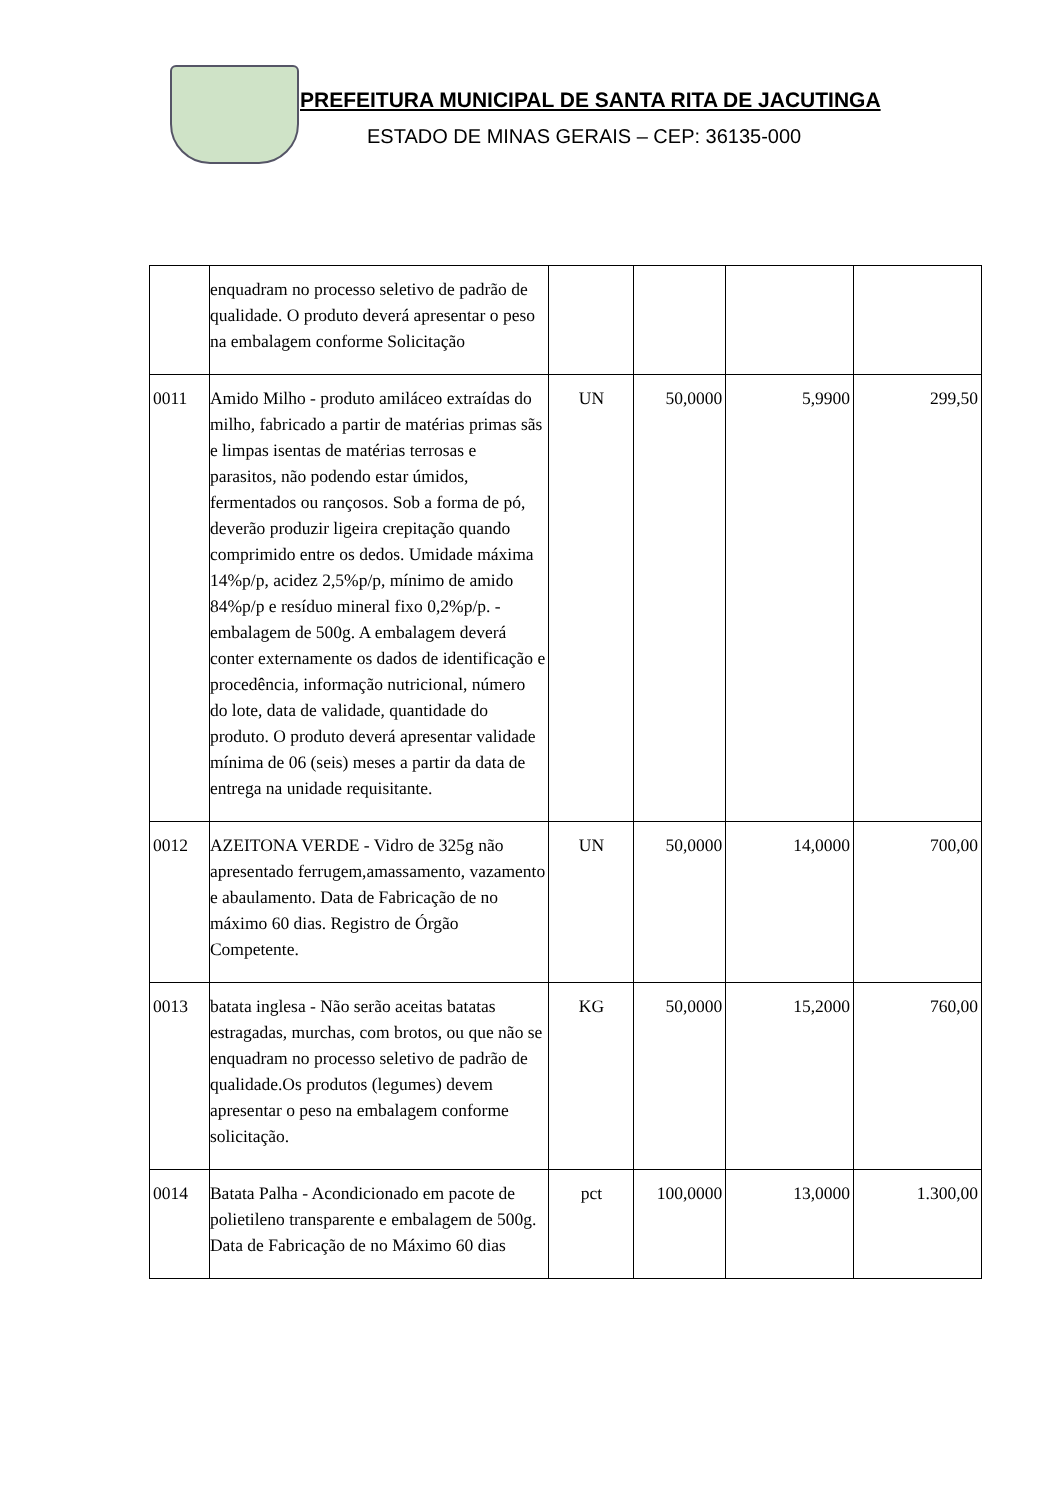PREFEITURA MUNICIPAL DE SANTA RITA DE JACUTINGA
ESTADO DE MINAS GERAIS – CEP: 36135-000
| | enquadram no processo seletivo de padrão de qualidade. O produto deverá apresentar o peso na embalagem conforme Solicitação | | | | |
| 0011 | Amido Milho - produto amiláceo extraídas do milho, fabricado a partir de matérias primas sãs e limpas isentas de matérias terrosas e parasitos, não podendo estar úmidos, fermentados ou rançosos. Sob a forma de pó, deverão produzir ligeira crepitação quando comprimido entre os dedos. Umidade máxima 14%p/p, acidez 2,5%p/p, mínimo de amido 84%p/p e resíduo mineral fixo 0,2%p/p. - embalagem de 500g. A embalagem deverá conter externamente os dados de identificação e procedência, informação nutricional, número do lote, data de validade, quantidade do produto. O produto deverá apresentar validade mínima de 06 (seis) meses a partir da data de entrega na unidade requisitante. | UN | 50,0000 | 5,9900 | 299,50 |
| 0012 | AZEITONA VERDE - Vidro de 325g não apresentado ferrugem,amassamento, vazamento e abaulamento. Data de Fabricação de no máximo 60 dias. Registro de Órgão Competente. | UN | 50,0000 | 14,0000 | 700,00 |
| 0013 | batata inglesa - Não serão aceitas batatas estragadas, murchas, com brotos, ou que não se enquadram no processo seletivo de padrão de qualidade.Os produtos (legumes) devem apresentar o peso na embalagem conforme solicitação. | KG | 50,0000 | 15,2000 | 760,00 |
| 0014 | Batata Palha - Acondicionado em pacote de polietileno transparente e embalagem de 500g. Data de Fabricação de no Máximo 60 dias | pct | 100,0000 | 13,0000 | 1.300,00 |